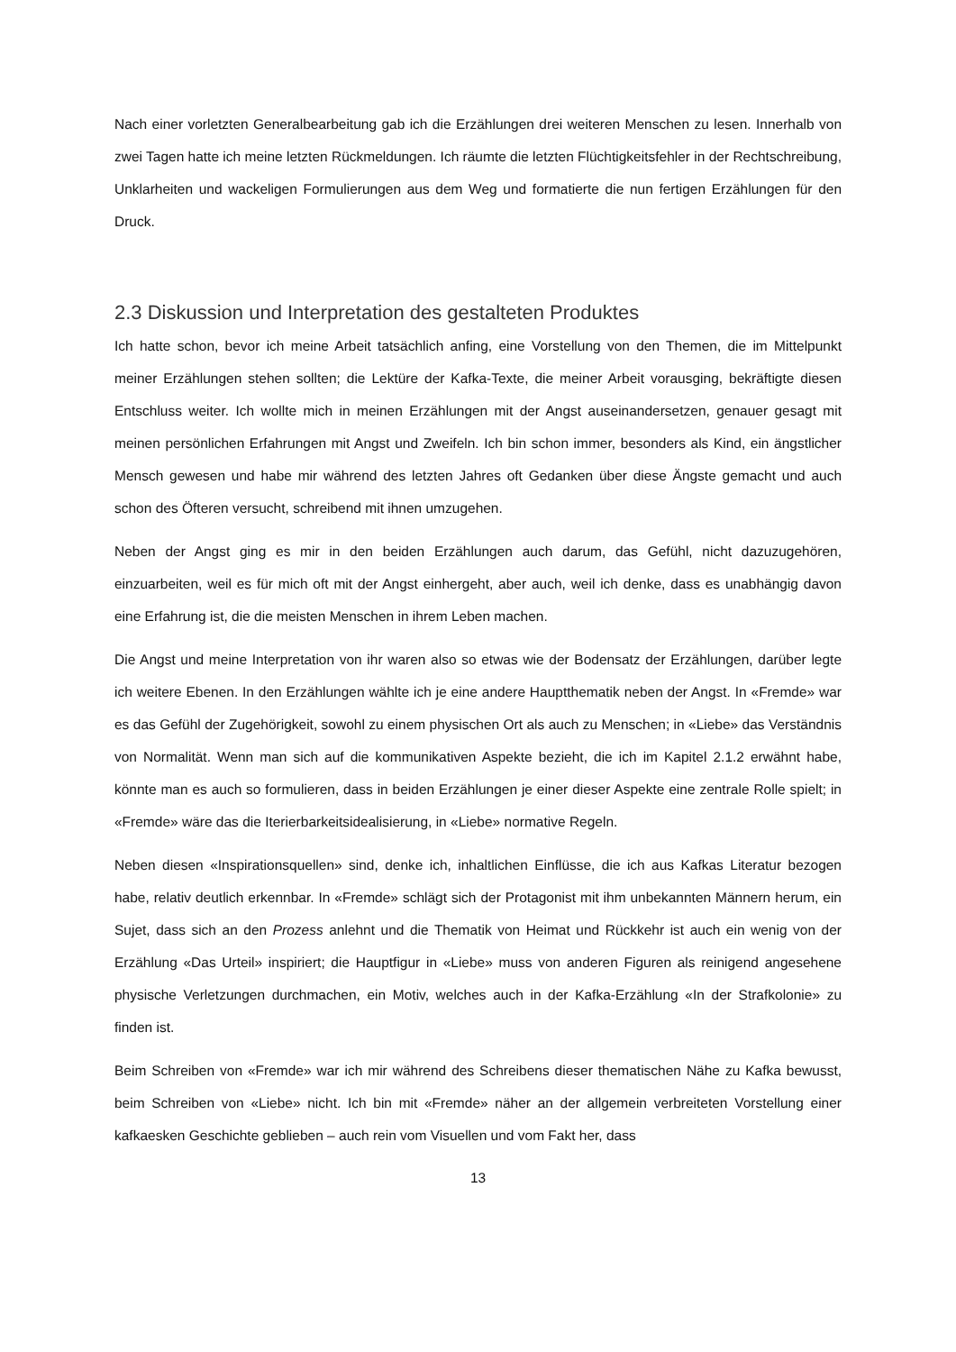Nach einer vorletzten Generalbearbeitung gab ich die Erzählungen drei weiteren Menschen zu lesen. Innerhalb von zwei Tagen hatte ich meine letzten Rückmeldungen. Ich räumte die letzten Flüchtigkeitsfehler in der Rechtschreibung, Unklarheiten und wackeligen Formulierungen aus dem Weg und formatierte die nun fertigen Erzählungen für den Druck.
2.3 Diskussion und Interpretation des gestalteten Produktes
Ich hatte schon, bevor ich meine Arbeit tatsächlich anfing, eine Vorstellung von den Themen, die im Mittelpunkt meiner Erzählungen stehen sollten; die Lektüre der Kafka-Texte, die meiner Arbeit vorausging, bekräftigte diesen Entschluss weiter. Ich wollte mich in meinen Erzählungen mit der Angst auseinandersetzen, genauer gesagt mit meinen persönlichen Erfahrungen mit Angst und Zweifeln. Ich bin schon immer, besonders als Kind, ein ängstlicher Mensch gewesen und habe mir während des letzten Jahres oft Gedanken über diese Ängste gemacht und auch schon des Öfteren versucht, schreibend mit ihnen umzugehen.
Neben der Angst ging es mir in den beiden Erzählungen auch darum, das Gefühl, nicht dazuzugehören, einzuarbeiten, weil es für mich oft mit der Angst einhergeht, aber auch, weil ich denke, dass es unabhängig davon eine Erfahrung ist, die die meisten Menschen in ihrem Leben machen.
Die Angst und meine Interpretation von ihr waren also so etwas wie der Bodensatz der Erzählungen, darüber legte ich weitere Ebenen. In den Erzählungen wählte ich je eine andere Hauptthematik neben der Angst. In «Fremde» war es das Gefühl der Zugehörigkeit, sowohl zu einem physischen Ort als auch zu Menschen; in «Liebe» das Verständnis von Normalität. Wenn man sich auf die kommunikativen Aspekte bezieht, die ich im Kapitel 2.1.2 erwähnt habe, könnte man es auch so formulieren, dass in beiden Erzählungen je einer dieser Aspekte eine zentrale Rolle spielt; in «Fremde» wäre das die Iterierbarkeitsidealisierung, in «Liebe» normative Regeln.
Neben diesen «Inspirationsquellen» sind, denke ich, inhaltlichen Einflüsse, die ich aus Kafkas Literatur bezogen habe, relativ deutlich erkennbar. In «Fremde» schlägt sich der Protagonist mit ihm unbekannten Männern herum, ein Sujet, dass sich an den Prozess anlehnt und die Thematik von Heimat und Rückkehr ist auch ein wenig von der Erzählung «Das Urteil» inspiriert; die Hauptfigur in «Liebe» muss von anderen Figuren als reinigend angesehene physische Verletzungen durchmachen, ein Motiv, welches auch in der Kafka-Erzählung «In der Strafkolonie» zu finden ist.
Beim Schreiben von «Fremde» war ich mir während des Schreibens dieser thematischen Nähe zu Kafka bewusst, beim Schreiben von «Liebe» nicht. Ich bin mit «Fremde» näher an der allgemein verbreiteten Vorstellung einer kafkaesken Geschichte geblieben – auch rein vom Visuellen und vom Fakt her, dass
13